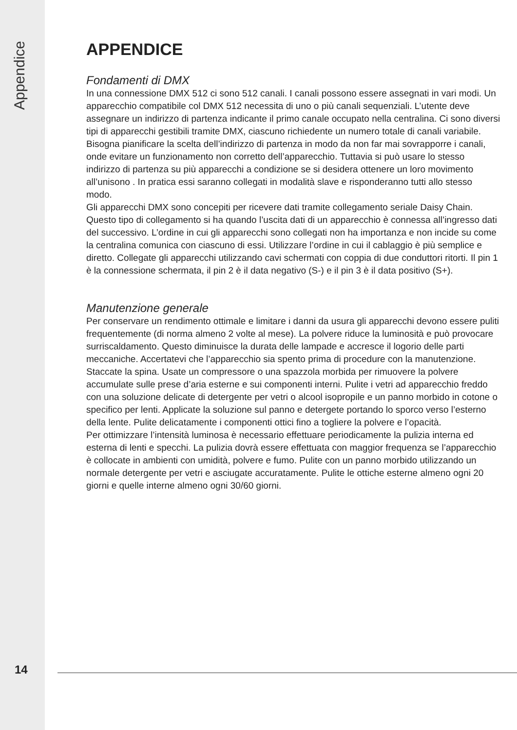Appendice
APPENDICE
Fondamenti di DMX
In una connessione DMX 512 ci sono 512 canali. I canali possono essere assegnati in vari modi. Un apparecchio compatibile col DMX 512 necessita di uno o più canali sequenziali. L’utente deve assegnare un indirizzo di partenza indicante il primo canale occupato nella centralina. Ci sono diversi tipi di apparecchi gestibili tramite DMX, ciascuno richiedente un numero totale di canali variabile. Bisogna pianificare la scelta dell’indirizzo di partenza in modo da non far mai sovrapporre i canali, onde evitare un funzionamento non corretto dell’apparecchio. Tuttavia si può usare lo stesso indirizzo di partenza su più apparecchi a condizione se si desidera ottenere un loro movimento all’unisono . In pratica essi saranno collegati in modalità slave e risponderanno tutti allo stesso modo.
Gli apparecchi DMX sono concepiti per ricevere dati tramite collegamento seriale Daisy Chain. Questo tipo di collegamento si ha quando l’uscita dati di un apparecchio è connessa all’ingresso dati del successivo. L’ordine in cui gli apparecchi sono collegati non ha importanza e non incide su come la centralina comunica con ciascuno di essi. Utilizzare l’ordine in cui il cablaggio è più semplice e diretto. Collegate gli apparecchi utilizzando cavi schermati con coppia di due conduttori ritorti. Il pin 1 è la connessione schermata, il pin 2 è il data negativo (S-) e il pin 3 è il data positivo (S+).
Manutenzione generale
Per conservare un rendimento ottimale e limitare i danni da usura gli apparecchi devono essere puliti frequentemente (di norma almeno 2 volte al mese). La polvere riduce la luminosità e può provocare surriscaldamento. Questo diminuisce la durata delle lampade e accresce il logorio delle parti meccaniche. Accertatevi che l’apparecchio sia spento prima di procedure con la manutenzione.
Staccate la spina. Usate un compressore o una spazzola morbida per rimuovere la polvere accumulate sulle prese d’aria esterne e sui componenti interni. Pulite i vetri ad apparecchio freddo con una soluzione delicate di detergente per vetri o alcool isopropile e un panno morbido in cotone o specifico per lenti. Applicate la soluzione sul panno e detergete portando lo sporco verso l’esterno della lente. Pulite delicatamente i componenti ottici fino a togliere la polvere e l’opacità.
Per ottimizzare l’intensità luminosa è necessario effettuare periodicamente la pulizia interna ed esterna di lenti e specchi. La pulizia dovrà essere effettuata con maggior frequenza se l’apparecchio è collocate in ambienti con umidità, polvere e fumo. Pulite con un panno morbido utilizzando un normale detergente per vetri e asciugate accuratamente. Pulite le ottiche esterne almeno ogni 20 giorni e quelle interne almeno ogni 30/60 giorni.
14